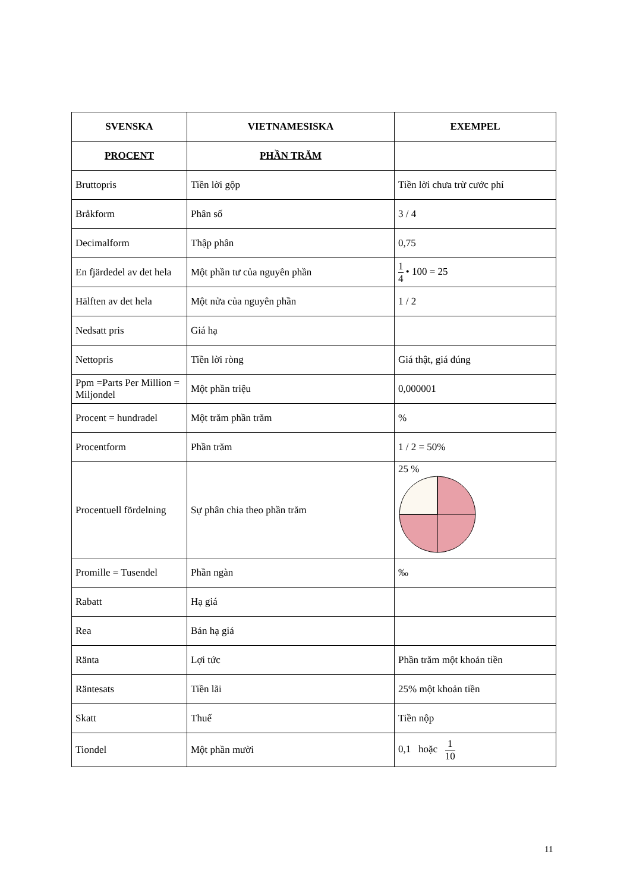| SVENSKA | VIETNAMESISKA | EXEMPEL |
| --- | --- | --- |
| PROCENT | PHẦN TRĂM | |
| Bruttopris | Tiền lời gộp | Tiền lời chưa trừ cước phí |
| Bråkform | Phân số | 3 / 4 |
| Decimalform | Thập phân | 0,75 |
| En fjärdedel av det hela | Một phần tư của nguyên phần | 1 4 • 100 = 25 |
| Hälften av det hela | Một nửa của nguyên phần | 1 / 2 |
| Nedsatt pris | Giá hạ | |
| Nettopris | Tiền lời ròng | Giá thật, giá đúng |
| Ppm =Parts Per Million = Miljondel | Một phần triệu | 0,000001 |
| Procent = hundradel | Một trăm phần trăm | % |
| Procentform | Phần trăm | 1 / 2 = 50% |
| Procentuell fördelning | Sự phân chia theo phần trăm | 25 % |
| Promille = Tusendel | Phần ngàn | ‰ |
| Rabatt | Hạ giá | |
| Rea | Bán hạ giá | |
| Ränta | Lợi tức | Phần trăm một khoản tiền |
| Räntesats | Tiền lãi | 25% một khoản tiền |
| Skatt | Thuế | Tiền nộp |
| Tiondel | Một phần mười | 0,1 hoặc 1 10 |
11